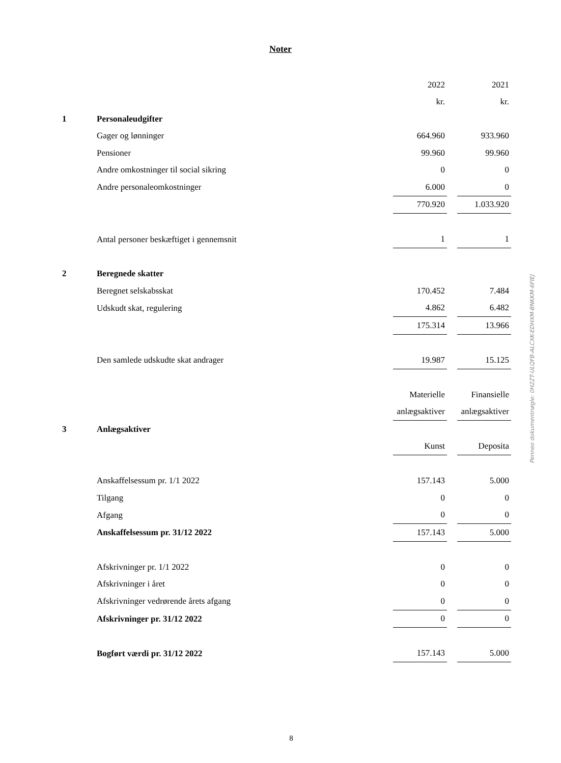Noter
| | | 2022 | | 2021 |
| | | kr. | | kr. |
| 1 | Personaleudgifter | | | |
| | Gager og lønninger | 664.960 | | 933.960 |
| | Pensioner | 99.960 | | 99.960 |
| | Andre omkostninger til social sikring | 0 | | 0 |
| | Andre personaleomkostninger | 6.000 | | 0 |
| | | 770.920 | | 1.033.920 |
| | Antal personer beskæftiget i gennemsnit | 1 | | 1 |
| 2 | Beregnede skatter | | | |
| | Beregnet selskabsskat | 170.452 | | 7.484 |
| | Udskudt skat, regulering | 4.862 | | 6.482 |
| | | 175.314 | | 13.966 |
| | Den samlede udskudte skat andrager | 19.987 | | 15.125 |
| | | Materielle | | Finansielle |
| | | anlægsaktiver | | anlægsaktiver |
| 3 | Anlægsaktiver | | | |
| | | Kunst | | Deposita |
| | Anskaffelsessum pr. 1/1 2022 | 157.143 | | 5.000 |
| | Tilgang | 0 | | 0 |
| | Afgang | 0 | | 0 |
| | Anskaffelsessum pr. 31/12 2022 | 157.143 | | 5.000 |
| | Afskrivninger pr. 1/1 2022 | 0 | | 0 |
| | Afskrivninger i året | 0 | | 0 |
| | Afskrivninger vedrørende årets afgang | 0 | | 0 |
| | Afskrivninger pr. 31/12 2022 | 0 | | 0 |
| | Bogført værdi pr. 31/12 2022 | 157.143 | | 5.000 |
Penneo dokumentnøgle: 0H2ZT-ULQFB-ALCXK-EDHXM-BNKKM-6FIEJ
8